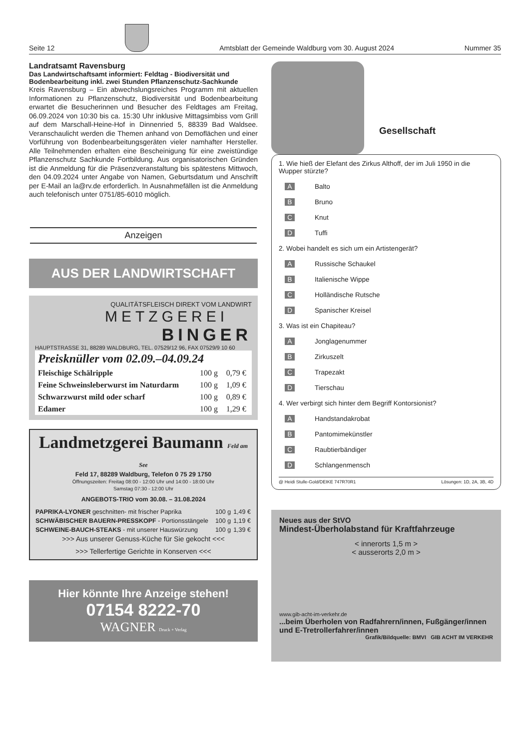Seite 12
Amtsblatt der Gemeinde Waldburg vom 30. August 2024 Nummer 35
Landratsamt Ravensburg
Das Landwirtschaftsamt informiert: Feldtag - Biodiversität und Bodenbearbeitung inkl. zwei Stunden Pflanzenschutz-Sachkunde
Kreis Ravensburg – Ein abwechslungsreiches Programm mit aktuellen Informationen zu Pflanzenschutz, Biodiversität und Bodenbearbeitung erwartet die Besucherinnen und Besucher des Feldtages am Freitag, 06.09.2024 von 10:30 bis ca. 15:30 Uhr inklusive Mittagsimbiss vom Grill auf dem Marschall-Heine-Hof in Dinnenried 5, 88339 Bad Waldsee. Veranschaulicht werden die Themen anhand von Demoflächen und einer Vorführung von Bodenbearbeitungsgeräten vieler namhafter Hersteller. Alle Teilnehmenden erhalten eine Bescheinigung für eine zweistündige Pflanzenschutz Sachkunde Fortbildung. Aus organisatorischen Gründen ist die Anmeldung für die Präsenzveranstaltung bis spätestens Mittwoch, den 04.09.2024 unter Angabe von Namen, Geburtsdatum und Anschrift per E-Mail an la@rv.de erforderlich. In Ausnahmefällen ist die Anmeldung auch telefonisch unter 0751/85-6010 möglich.
Anzeigen
AUS DER LANDWIRTSCHAFT
QUALITÄTSFLEISCH DIREKT VOM LANDWIRT
METZGEREI
BINGER
HAUPTSTRASSE 31, 88289 WALDBURG, TEL. 07529/12 96, FAX 07529/9 10 60
| Preisknüller vom 02.09.–04.09.24 | | |
| Fleischige Schälripple | 100 g | 0,79 € |
| Feine Schweinsleberwurst im Naturdarm | 100 g | 1,09 € |
| Schwarzwurst mild oder scharf | 100 g | 0,89 € |
| Edamer | 100 g | 1,29 € |
Landmetzgerei Baumann Feld am See
Feld 17, 88289 Waldburg, Telefon 0 75 29 1750
Öffnungszeiten: Freitag 08:00 - 12:00 Uhr und 14:00 - 18:00 Uhr
Samstag 07:30 - 12:00 Uhr
ANGEBOTS-TRIO vom 30.08. – 31.08.2024
| PAPRIKA-LYONER geschnitten- mit frischer Paprika | 100 g | 1,49 € |
| SCHWÄBISCHER BAUERN-PRESSKOPF - Portionsstängele | 100 g | 1,19 € |
| SCHWEINE-BAUCH-STEAKS - mit unserer Hauswürzung | 100 g | 1,39 € |
>>> Aus unserer Genuss-Küche für Sie gekocht <<<
>>> Tellerfertige Gerichte in Konserven <<<
Hier könnte Ihre Anzeige stehen!
07154 8222-70
WAGNER Druck + Verlag
Gesellschaft
1. Wie hieß der Elefant des Zirkus Althoff, der im Juli 1950 in die Wupper stürzte?
A Balto
B Bruno
C Knut
D Tuffi
2. Wobei handelt es sich um ein Artistengerät?
A Russische Schaukel
B Italienische Wippe
C Holländische Rutsche
D Spanischer Kreisel
3. Was ist ein Chapiteau?
A Jonglagenummer
B Zirkuszelt
C Trapezakt
D Tierschau
4. Wer verbirgt sich hinter dem Begriff Kontorsionist?
A Handstandakrobat
B Pantomimekünstler
C Raubtierbändiger
D Schlangenmensch
@ Heidi Stulle-Gold/DEIKE 747R70R1 Lösungen: 1D, 2A, 3B, 4D
Neues aus der StVO
Mindest-Überholabstand für Kraftfahrzeuge
< innerorts 1,5 m >
< ausserorts 2,0 m >
www.gib-acht-im-verkehr.de
...beim Überholen von Radfahrern/innen, Fußgänger/innen und E-Tretrollerfahrer/innen
Grafik/Bildquelle: BMVI GIB ACHT IM VERKEHR